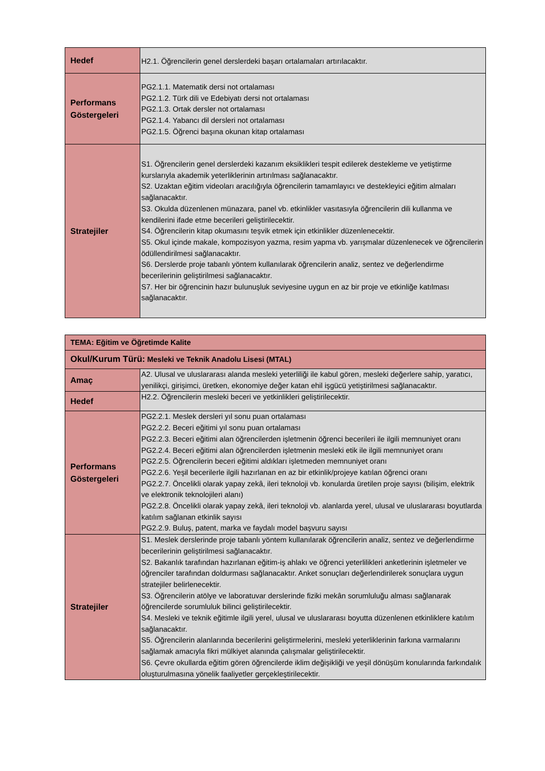| Hedef | H2.1. Öğrencilerin genel derslerdeki başarı ortalamaları artırılacaktır. |
| Performans Göstergeleri | PG2.1.1. Matematik dersi not ortalaması PG2.1.2. Türk dili ve Edebiyatı dersi not ortalaması PG2.1.3. Ortak dersler not ortalaması PG2.1.4. Yabancı dil dersleri not ortalaması PG2.1.5. Öğrenci başına okunan kitap ortalaması |
| Stratejiler | S1. Öğrencilerin genel derslerdeki kazanım eksiklikleri tespit edilerek destekleme ve yetiştirme kurslarıyla akademik yeterliklerinin artırılması sağlanacaktır. S2. Uzaktan eğitim videoları aracılığıyla öğrencilerin tamamlayıcı ve destekleyici eğitim almaları sağlanacaktır. S3. Okulda düzenlenen münazara, panel vb. etkinlikler vasıtasıyla öğrencilerin dili kullanma ve kendilerini ifade etme becerileri geliştirilecektir. S4. Öğrencilerin kitap okumasını teşvik etmek için etkinlikler düzenlenecektir. S5. Okul içinde makale, kompozisyon yazma, resim yapma vb. yarışmalar düzenlenecek ve öğrencilerin ödüllendirilmesi sağlanacaktır. S6. Derslerde proje tabanlı yöntem kullanılarak öğrencilerin analiz, sentez ve değerlendirme becerilerinin geliştirilmesi sağlanacaktır. S7. Her bir öğrencinin hazır bulunuşluk seviyesine uygun en az bir proje ve etkinliğe katılması sağlanacaktır. |
| TEMA: Eğitim ve Öğretimde Kalite | |
| Okul/Kurum Türü: Mesleki ve Teknik Anadolu Lisesi (MTAL) | |
| Amaç | A2. Ulusal ve uluslararası alanda mesleki yeterliliği ile kabul gören, mesleki değerlere sahip, yaratıcı, yenilikçi, girişimci, üretken, ekonomiye değer katan ehil işgücü yetiştirilmesi sağlanacaktır. |
| Hedef | H2.2. Öğrencilerin mesleki beceri ve yetkinlikleri geliştirilecektir. |
| Performans Göstergeleri | PG2.2.1. Meslek dersleri yıl sonu puan ortalaması PG2.2.2. Beceri eğitimi yıl sonu puan ortalaması PG2.2.3. Beceri eğitimi alan öğrencilerden işletmenin öğrenci becerileri ile ilgili memnuniyet oranı PG2.2.4. Beceri eğitimi alan öğrencilerden işletmenin mesleki etik ile ilgili memnuniyet oranı PG2.2.5. Öğrencilerin beceri eğitimi aldıkları işletmeden memnuniyet oranı PG2.2.6. Yeşil becerilerle ilgili hazırlanan en az bir etkinlik/projeye katılan öğrenci oranı PG2.2.7. Öncelikli olarak yapay zekâ, ileri teknoloji vb. konularda üretilen proje sayısı (bilişim, elektrik ve elektronik teknolojileri alanı) PG2.2.8. Öncelikli olarak yapay zekâ, ileri teknoloji vb. alanlarda yerel, ulusal ve uluslararası boyutlarda katılım sağlanan etkinlik sayısı PG2.2.9. Buluş, patent, marka ve faydalı model başvuru sayısı |
| Stratejiler | S1. Meslek derslerinde proje tabanlı yöntem kullanılarak öğrencilerin analiz, sentez ve değerlendirme becerilerinin geliştirilmesi sağlanacaktır. S2. Bakanlık tarafından hazırlanan eğitim-iş ahlakı ve öğrenci yeterlilikleri anketlerinin işletmeler ve öğrenciler tarafından doldurması sağlanacaktır. Anket sonuçları değerlendirilerek sonuçlara uygun stratejiler belirlenecektir. S3. Öğrencilerin atölye ve laboratuvar derslerinde fiziki mekân sorumluluğu alması sağlanarak öğrencilerde sorumluluk bilinci geliştirilecektir. S4. Mesleki ve teknik eğitimle ilgili yerel, ulusal ve uluslararası boyutta düzenlenen etkinliklere katılım sağlanacaktır. S5. Öğrencilerin alanlarında becerilerini geliştirmelerini, mesleki yeterliklerinin farkına varmalarını sağlamak amacıyla fikri mülkiyet alanında çalışmalar geliştirilecektir. S6. Çevre okullarda eğitim gören öğrencilerde iklim değişikliği ve yeşil dönüşüm konularında farkındalık oluşturulmasına yönelik faaliyetler gerçekleştirilecektir. |